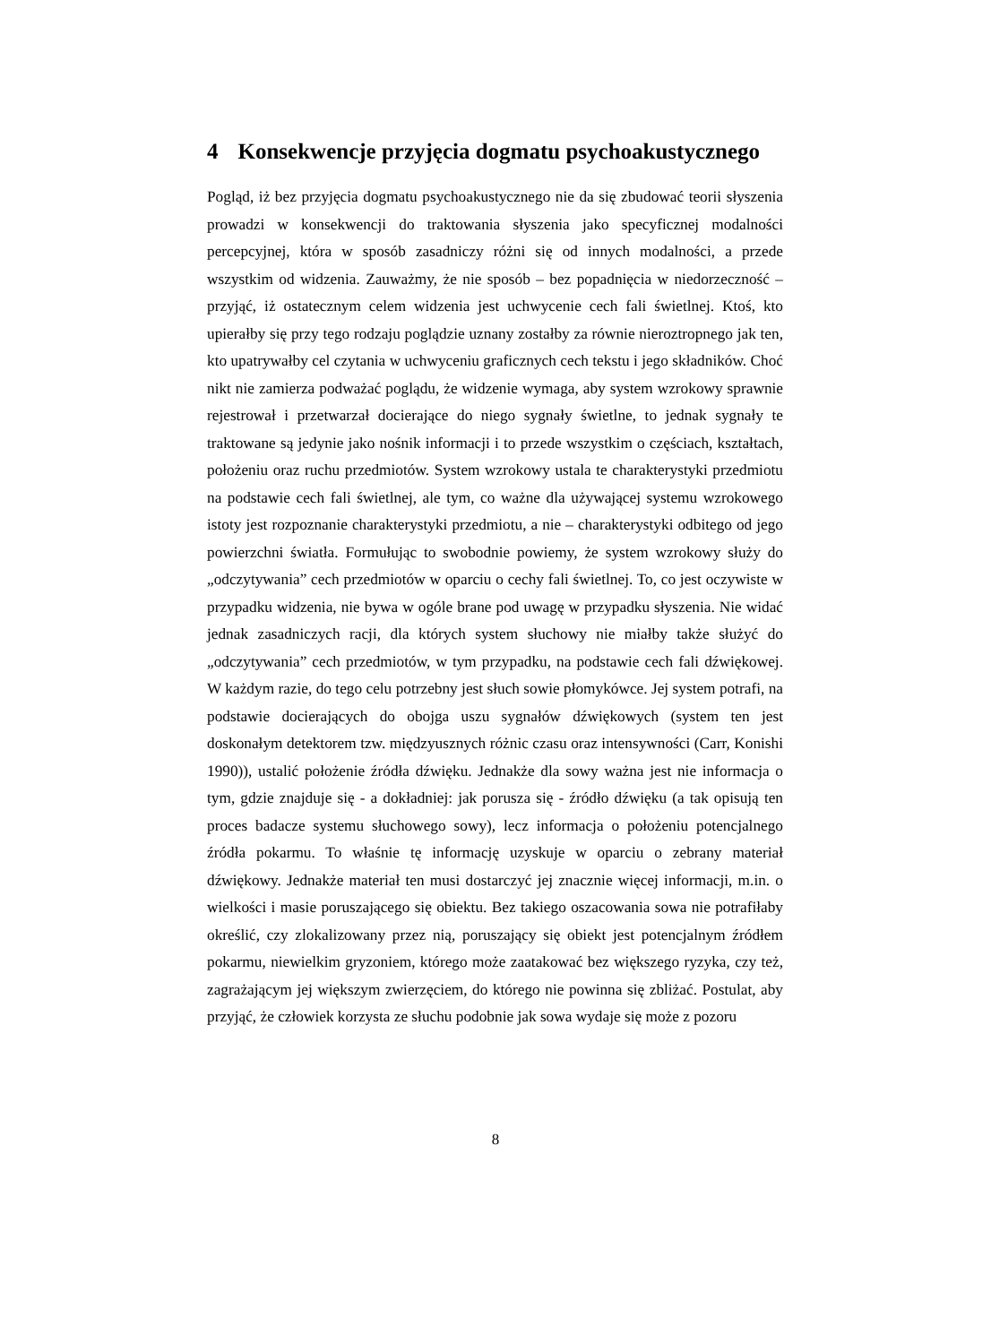4 Konsekwencje przyjęcia dogmatu psychoakustycznego
Pogląd, iż bez przyjęcia dogmatu psychoakustycznego nie da się zbudować teorii słyszenia prowadzi w konsekwencji do traktowania słyszenia jako specyficznej modalności percepcyjnej, która w sposób zasadniczy różni się od innych modalności, a przede wszystkim od widzenia. Zauważmy, że nie sposób – bez popadnięcia w niedorzeczność – przyjąć, iż ostatecznym celem widzenia jest uchwycenie cech fali świetlnej. Ktoś, kto upierałby się przy tego rodzaju poglądzie uznany zostałby za równie nieroztropnego jak ten, kto upatrywałby cel czytania w uchwyceniu graficznych cech tekstu i jego składników. Choć nikt nie zamierza podważać poglądu, że widzenie wymaga, aby system wzrokowy sprawnie rejestrował i przetwarzał docierające do niego sygnały świetlne, to jednak sygnały te traktowane są jedynie jako nośnik informacji i to przede wszystkim o częściach, kształtach, położeniu oraz ruchu przedmiotów. System wzrokowy ustala te charakterystyki przedmiotu na podstawie cech fali świetlnej, ale tym, co ważne dla używającej systemu wzrokowego istoty jest rozpoznanie charakterystyki przedmiotu, a nie – charakterystyki odbitego od jego powierzchni światła. Formułując to swobodnie powiemy, że system wzrokowy służy do „odczytywania” cech przedmiotów w oparciu o cechy fali świetlnej. To, co jest oczywiste w przypadku widzenia, nie bywa w ogóle brane pod uwagę w przypadku słyszenia. Nie widać jednak zasadniczych racji, dla których system słuchowy nie miałby także służyć do „odczytywania” cech przedmiotów, w tym przypadku, na podstawie cech fali dźwiękowej. W każdym razie, do tego celu potrzebny jest słuch sowie płomykówce. Jej system potrafi, na podstawie docierających do obojga uszu sygnałów dźwiękowych (system ten jest doskonałym detektorem tzw. międzyusznych różnic czasu oraz intensywności (Carr, Konishi 1990)), ustalić położenie źródła dźwięku. Jednakże dla sowy ważna jest nie informacja o tym, gdzie znajduje się - a dokładniej: jak porusza się - źródło dźwięku (a tak opisują ten proces badacze systemu słuchowego sowy), lecz informacja o położeniu potencjalnego źródła pokarmu. To właśnie tę informację uzyskuje w oparciu o zebrany materiał dźwiękowy. Jednakże materiał ten musi dostarczyć jej znacznie więcej informacji, m.in. o wielkości i masie poruszającego się obiektu. Bez takiego oszacowania sowa nie potrafiłaby określić, czy zlokalizowany przez nią, poruszający się obiekt jest potencjalnym źródłem pokarmu, niewielkim gryzoniem, którego może zaatakować bez większego ryzyka, czy też, zagrażającym jej większym zwierzęciem, do którego nie powinna się zbliżać. Postulat, aby przyjąć, że człowiek korzysta ze słuchu podobnie jak sowa wydaje się może z pozoru
8